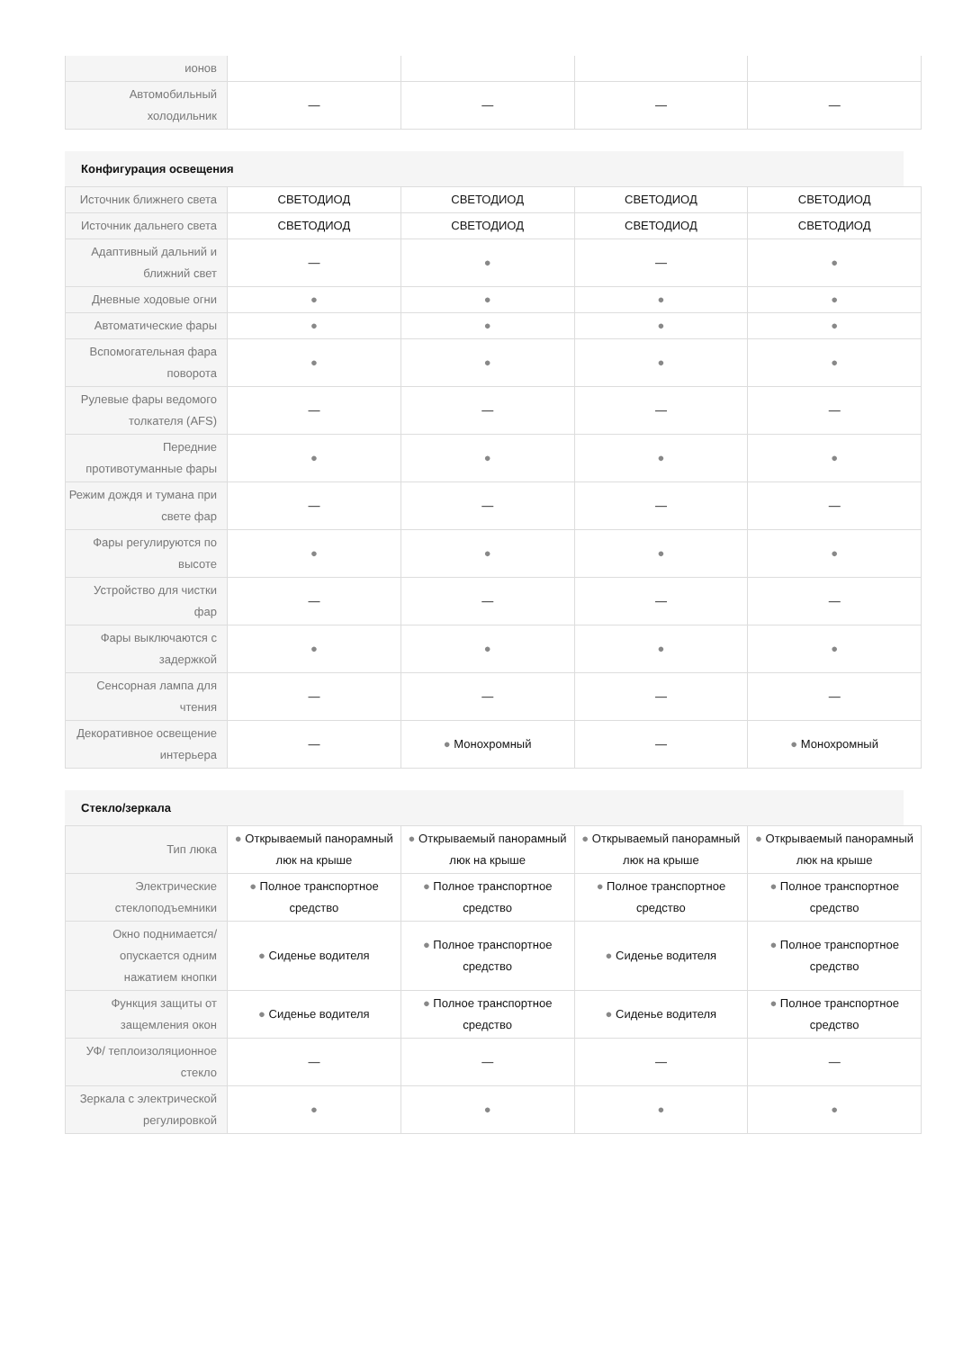| ионов | | | | |
| Автомобильный холодильник | — | — | — | — |
Конфигурация освещения
| Источник ближнего света | СВЕТОДИОД | СВЕТОДИОД | СВЕТОДИОД | СВЕТОДИОД |
| Источник дальнего света | СВЕТОДИОД | СВЕТОДИОД | СВЕТОДИОД | СВЕТОДИОД |
| Адаптивный дальний и ближний свет | — | ● | — | ● |
| Дневные ходовые огни | ● | ● | ● | ● |
| Автоматические фары | ● | ● | ● | ● |
| Вспомогательная фара поворота | ● | ● | ● | ● |
| Рулевые фары ведомого толкателя (AFS) | — | — | — | — |
| Передние противотуманные фары | ● | ● | ● | ● |
| Режим дождя и тумана при свете фар | — | — | — | — |
| Фары регулируются по высоте | ● | ● | ● | ● |
| Устройство для чистки фар | — | — | — | — |
| Фары выключаются с задержкой | ● | ● | ● | ● |
| Сенсорная лампа для чтения | — | — | — | — |
| Декоративное освещение интерьера | — | ● Монохромный | — | ● Монохромный |
Стекло/зеркала
| Тип люка | ● Открываемый панорамный люк на крыше | ● Открываемый панорамный люк на крыше | ● Открываемый панорамный люк на крыше | ● Открываемый панорамный люк на крыше |
| Электрические стеклоподъемники | ● Полное транспортное средство | ● Полное транспортное средство | ● Полное транспортное средство | ● Полное транспортное средство |
| Окно поднимается/ опускается одним нажатием кнопки | ● Сиденье водителя | ● Полное транспортное средство | ● Сиденье водителя | ● Полное транспортное средство |
| Функция защиты от защемления окон | ● Сиденье водителя | ● Полное транспортное средство | ● Сиденье водителя | ● Полное транспортное средство |
| УФ/ теплоизоляционное стекло | — | — | — | — |
| Зеркала с электрической регулировкой | ● | ● | ● | ● |